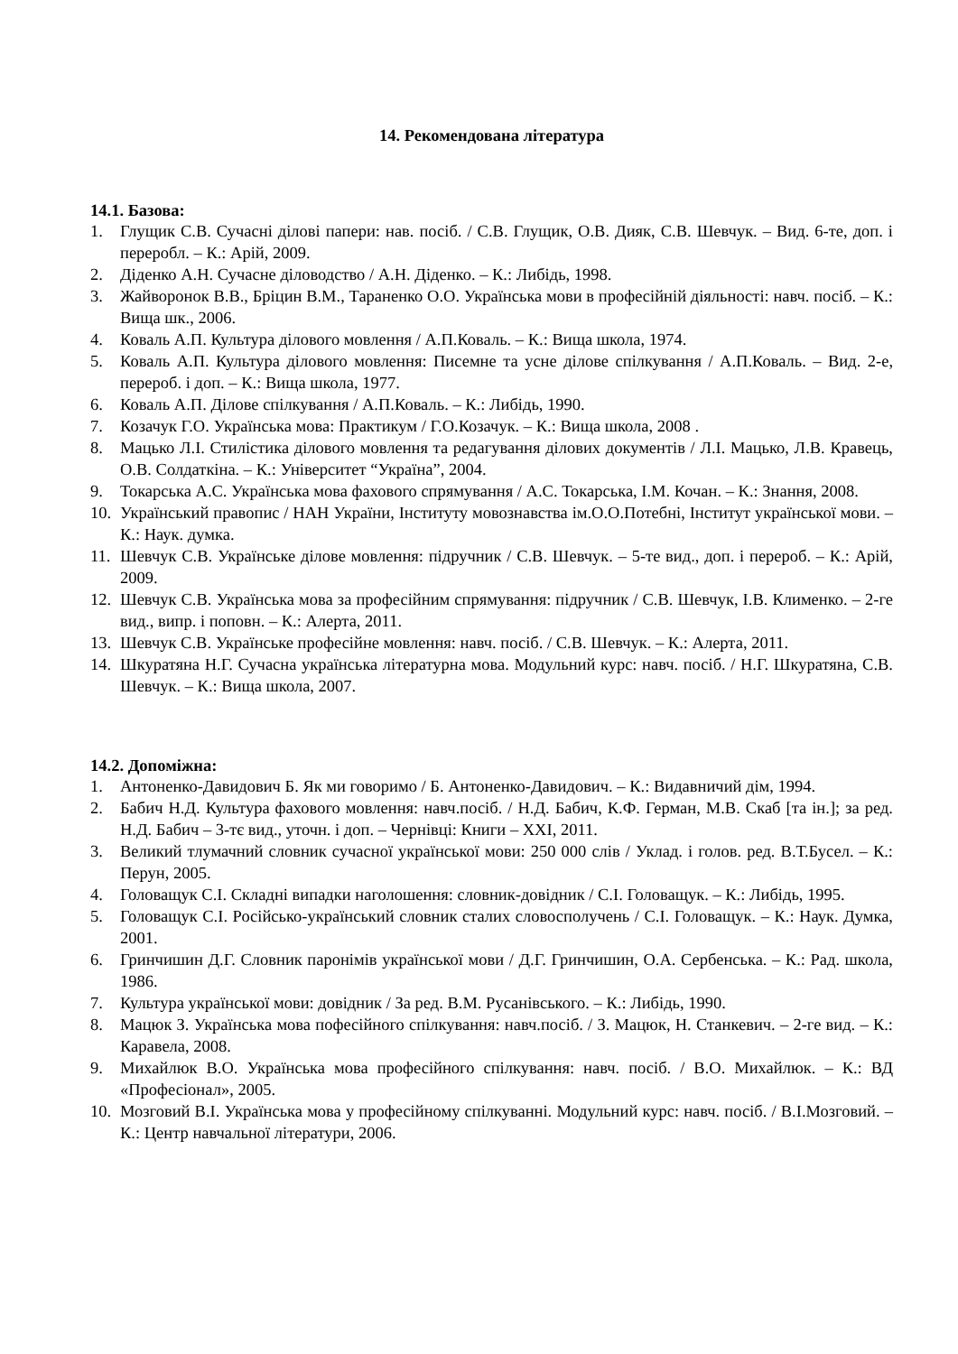14. Рекомендована література
14.1. Базова:
1. Глущик С.В. Сучасні ділові папери: нав. посіб. / С.В. Глущик, О.В. Дияк, С.В. Шевчук. – Вид. 6-те, доп. і переробл. – К.: Арій, 2009.
2. Діденко А.Н. Сучасне діловодство / А.Н. Діденко. – К.: Либідь, 1998.
3. Жайворонок В.В., Бріцин В.М., Тараненко О.О. Українська мови в професійній діяльності: навч. посіб. – К.: Вища шк., 2006.
4. Коваль А.П. Культура ділового мовлення / А.П.Коваль. – К.: Вища школа, 1974.
5. Коваль А.П. Культура ділового мовлення: Писемне та усне ділове спілкування / А.П.Коваль. – Вид. 2-е, перероб. і доп. – К.: Вища школа, 1977.
6. Коваль А.П. Ділове спілкування / А.П.Коваль. – К.: Либідь, 1990.
7. Козачук Г.О. Українська мова: Практикум / Г.О.Козачук. – К.: Вища школа, 2008 .
8. Мацько Л.І. Стилістика ділового мовлення та редагування ділових документів / Л.І. Мацько, Л.В. Кравець, О.В. Солдаткіна. – К.: Університет “Україна”, 2004.
9. Токарська А.С. Українська мова фахового спрямування / А.С. Токарська, І.М. Кочан. – К.: Знання, 2008.
10. Український правопис / НАН України, Інституту мовознавства ім.О.О.Потебні, Інститут української мови. – К.: Наук. думка.
11. Шевчук С.В. Українське ділове мовлення: підручник / С.В. Шевчук. – 5-те вид., доп. і перероб. – К.: Арій, 2009.
12. Шевчук С.В. Українська мова за професійним спрямування: підручник / С.В. Шевчук, І.В. Клименко. – 2-ге вид., випр. і поповн. – К.: Алерта, 2011.
13. Шевчук С.В. Українське професійне мовлення: навч. посіб. / С.В. Шевчук. – К.: Алерта, 2011.
14. Шкуратяна Н.Г. Сучасна українська літературна мова. Модульний курс: навч. посіб. / Н.Г. Шкуратяна, С.В. Шевчук. – К.: Вища школа, 2007.
14.2. Допоміжна:
1. Антоненко-Давидович Б. Як ми говоримо / Б. Антоненко-Давидович. – К.: Видавничий дім, 1994.
2. Бабич Н.Д. Культура фахового мовлення: навч.посіб. / Н.Д. Бабич, К.Ф. Герман, М.В. Скаб [та ін.]; за ред. Н.Д. Бабич – 3-тє вид., уточн. і доп. – Чернівці: Книги – XXI, 2011.
3. Великий тлумачний словник сучасної української мови: 250 000 слів / Уклад. і голов. ред. В.Т.Бусел. – К.: Перун, 2005.
4. Головащук С.І. Складні випадки наголошення: словник-довідник / С.І. Головащук. – К.: Либідь, 1995.
5. Головащук С.І. Російсько-український словник сталих словосполучень / С.І. Головащук. – К.: Наук. Думка, 2001.
6. Гринчишин Д.Г. Словник паронімів української мови / Д.Г. Гринчишин, О.А. Сербенська. – К.: Рад. школа, 1986.
7. Культура української мови: довідник / За ред. В.М. Русанівського. – К.: Либідь, 1990.
8. Мацюк З. Українська мова пофесійного спілкування: навч.посіб. / З. Мацюк, Н. Станкевич. – 2-ге вид. – К.: Каравела, 2008.
9. Михайлюк В.О. Українська мова професійного спілкування: навч. посіб. / В.О. Михайлюк. – К.: ВД «Професіонал», 2005.
10. Мозговий В.І. Українська мова у професійному спілкуванні. Модульний курс: навч. посіб. / В.І.Мозговий. – К.: Центр навчальної літератури, 2006.